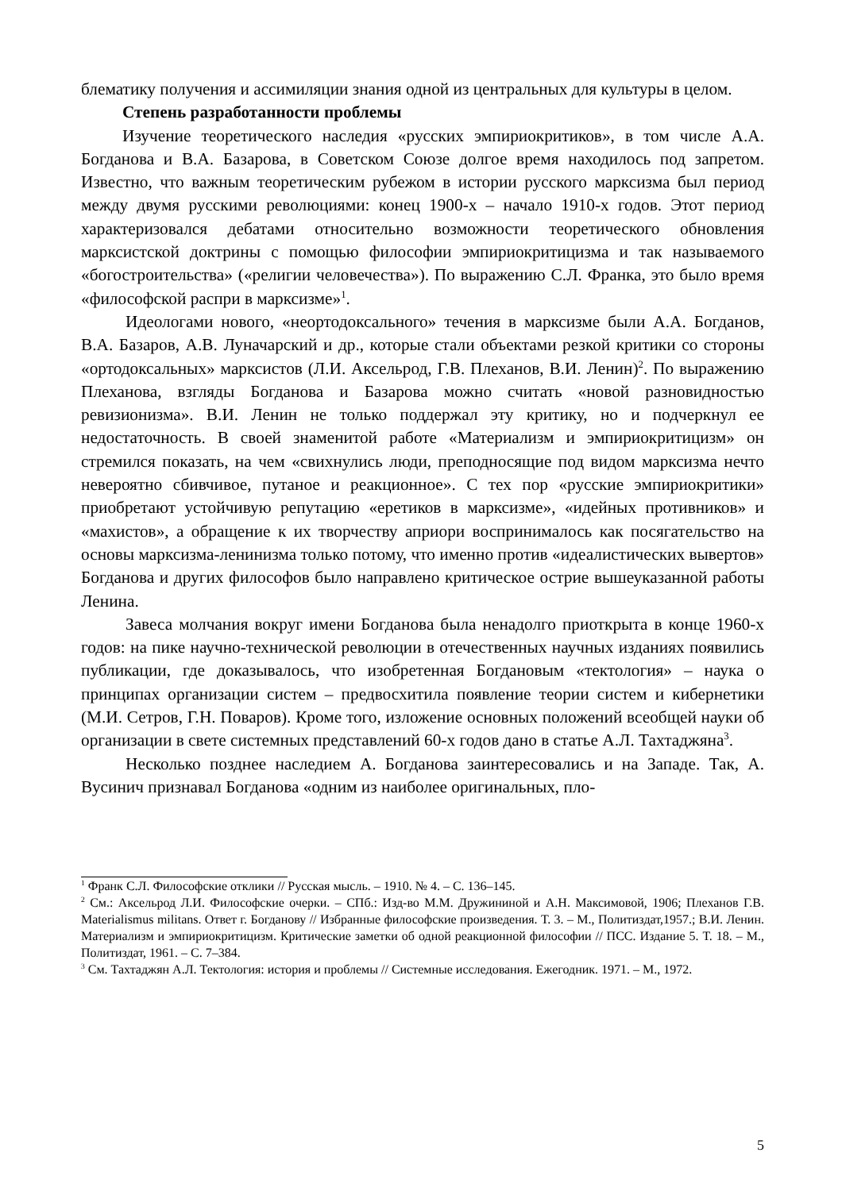блематику получения и ассимиляции знания одной из центральных для культуры в целом.
Степень разработанности проблемы
Изучение теоретического наследия «русских эмпириокритиков», в том числе А.А. Богданова и В.А. Базарова, в Советском Союзе долгое время находилось под запретом. Известно, что важным теоретическим рубежом в истории русского марксизма был период между двумя русскими революциями: конец 1900-х – начало 1910-х годов. Этот период характеризовался дебатами относительно возможности теоретического обновления марксистской доктрины с помощью философии эмпириокритицизма и так называемого «богостроительства» («религии человечества»). По выражению С.Л. Франка, это было время «философской распри в марксизме»<sup>1</sup>.
Идеологами нового, «неортодоксального» течения в марксизме были А.А. Богданов, В.А. Базаров, А.В. Луначарский и др., которые стали объектами резкой критики со стороны «ортодоксальных» марксистов (Л.И. Аксельрод, Г.В. Плеханов, В.И. Ленин)<sup>2</sup>. По выражению Плеханова, взгляды Богданова и Базарова можно считать «новой разновидностью ревизионизма». В.И. Ленин не только поддержал эту критику, но и подчеркнул ее недостаточность. В своей знаменитой работе «Материализм и эмпириокритицизм» он стремился показать, на чем «свихнулись люди, преподносящие под видом марксизма нечто невероятно сбивчивое, путаное и реакционное». С тех пор «русские эмпириокритики» приобретают устойчивую репутацию «еретиков в марксизме», «идейных противников» и «махистов», а обращение к их творчеству априори воспринималось как посягательство на основы марксизма-ленинизма только потому, что именно против «идеалистических вывертов» Богданова и других философов было направлено критическое острие вышеуказанной работы Ленина.
Завеса молчания вокруг имени Богданова была ненадолго приоткрыта в конце 1960-х годов: на пике научно-технической революции в отечественных научных изданиях появились публикации, где доказывалось, что изобретенная Богдановым «тектология» – наука о принципах организации систем – предвосхитила появление теории систем и кибернетики (М.И. Сетров, Г.Н. Поваров). Кроме того, изложение основных положений всеобщей науки об организации в свете системных представлений 60-х годов дано в статье А.Л. Тахтаджяна<sup>3</sup>.
Несколько позднее наследием А. Богданова заинтересовались и на Западе. Так, А. Вусинич признавал Богданова «одним из наиболее оригинальных, пло-
<sup>1</sup> Франк С.Л. Философские отклики // Русская мысль. – 1910. № 4. – С. 136–145.
<sup>2</sup> См.: Аксельрод Л.И. Философские очерки. – СПб.: Изд-во М.М. Дружининой и А.Н. Максимовой, 1906; Плеханов Г.В. Materialismus militans. Ответ г. Богданову // Избранные философские произведения. Т. 3. – М., Политиздат,1957.; В.И. Ленин. Материализм и эмпириокритицизм. Критические заметки об одной реакционной философии // ПСС. Издание 5. Т. 18. – М., Политиздат, 1961. – С. 7–384.
<sup>3</sup> См. Тахтаджян А.Л. Тектология: история и проблемы // Системные исследования. Ежегодник. 1971. – М., 1972.
5